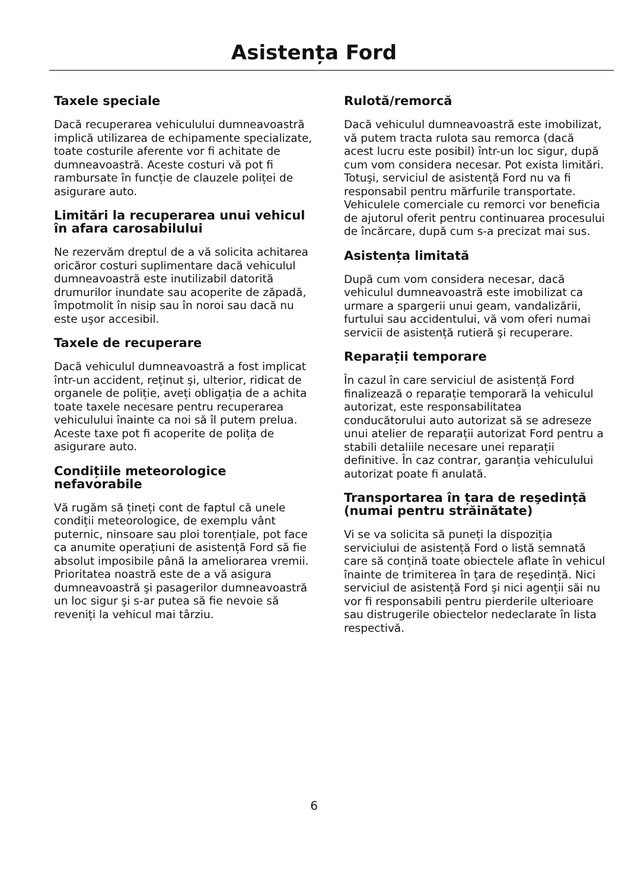Asistența Ford
Taxele speciale
Dacă recuperarea vehiculului dumneavoastră implică utilizarea de echipamente specializate, toate costurile aferente vor fi achitate de dumneavoastră. Aceste costuri vă pot fi rambursate în funcție de clauzele poliței de asigurare auto.
Limitări la recuperarea unui vehicul în afara carosabilului
Ne rezervăm dreptul de a vă solicita achitarea oricăror costuri suplimentare dacă vehiculul dumneavoastră este inutilizabil datorită drumurilor inundate sau acoperite de zăpadă, împotmolit în nisip sau în noroi sau dacă nu este uşor accesibil.
Taxele de recuperare
Dacă vehiculul dumneavoastră a fost implicat într-un accident, reținut şi, ulterior, ridicat de organele de poliție, aveți obligația de a achita toate taxele necesare pentru recuperarea vehiculului înainte ca noi să îl putem prelua. Aceste taxe pot fi acoperite de polița de asigurare auto.
Condițiile meteorologice nefavorabile
Vă rugăm să țineți cont de faptul că unele condiții meteorologice, de exemplu vânt puternic, ninsoare sau ploi torențiale, pot face ca anumite operațiuni de asistență Ford să fie absolut imposibile până la ameliorarea vremii. Prioritatea noastră este de a vă asigura dumneavoastră şi pasagerilor dumneavoastră un loc sigur şi s-ar putea să fie nevoie să reveniți la vehicul mai târziu.
Rulotă/remorcă
Dacă vehiculul dumneavoastră este imobilizat, vă putem tracta rulota sau remorca (dacă acest lucru este posibil) într-un loc sigur, după cum vom considera necesar. Pot exista limitări. Totuşi, serviciul de asistență Ford nu va fi responsabil pentru mărfurile transportate. Vehiculele comerciale cu remorci vor beneficia de ajutorul oferit pentru continuarea procesului de încărcare, după cum s-a precizat mai sus.
Asistența limitată
După cum vom considera necesar, dacă vehiculul dumneavoastră este imobilizat ca urmare a spargerii unui geam, vandalizării, furtului sau accidentului, vă vom oferi numai servicii de asistență rutieră şi recuperare.
Reparații temporare
În cazul în care serviciul de asistență Ford finalizează o reparație temporară la vehiculul autorizat, este responsabilitatea conducătorului auto autorizat să se adreseze unui atelier de reparații autorizat Ford pentru a stabili detaliile necesare unei reparații definitive. În caz contrar, garanția vehiculului autorizat poate fi anulată.
Transportarea în țara de reşedință (numai pentru străinătate)
Vi se va solicita să puneți la dispoziția serviciului de asistență Ford o listă semnată care să conțină toate obiectele aflate în vehicul înainte de trimiterea în țara de reşedință. Nici serviciul de asistență Ford şi nici agenții săi nu vor fi responsabili pentru pierderile ulterioare sau distrugerile obiectelor nedeclarate în lista respectivă.
6